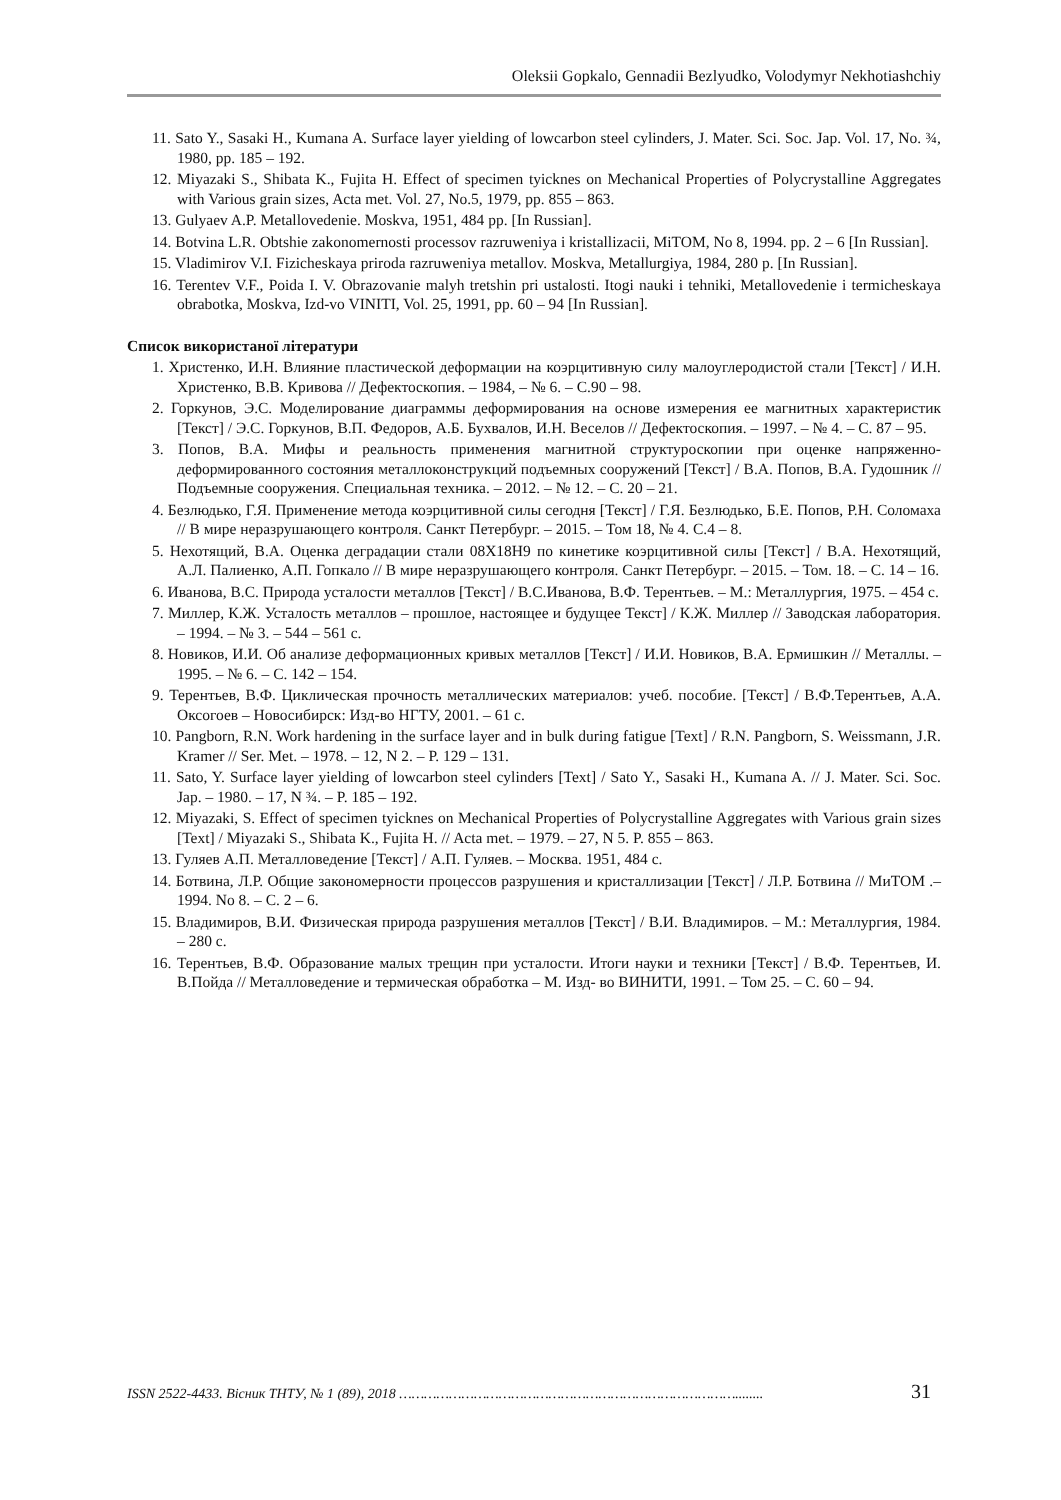Oleksii Gopkalo, Gennadii Bezlyudko, Volodymyr Nekhotiashchiy
11. Sato Y., Sasaki H., Kumana A. Surface layer yielding of lowcarbon steel cylinders, J. Mater. Sci. Soc. Jap. Vol. 17, No. ¾, 1980, pp. 185 – 192.
12. Miyazaki S., Shibata K., Fujita H. Effect of specimen tyicknes on Mechanical Properties of Polycrystalline Aggregates with Various grain sizes, Acta met. Vol. 27, No.5, 1979, pp. 855 – 863.
13. Gulyaev A.P. Metallovedenie. Moskva, 1951, 484 pp. [In Russian].
14. Botvina L.R. Obtshie zakonomernosti processov razruweniya i kristallizacii, MiTOM, No 8, 1994. pp. 2 – 6 [In Russian].
15. Vladimirov V.I. Fizicheskaya priroda razruweniya metallov. Moskva, Metallurgiya, 1984, 280 p. [In Russian].
16. Terentev V.F., Poida I. V. Obrazovanie malyh tretshin pri ustalosti. Itogi nauki i tehniki, Metallovedenie i termicheskaya obrabotka, Moskva, Izd-vo VINITI, Vol. 25, 1991, pp. 60 – 94 [In Russian].
Список використаної літератури
1. Христенко, И.Н. Влияние пластической деформации на коэрцитивную силу малоуглеродистой стали [Текст] / И.Н. Христенко, В.В. Кривова // Дефектоскопия. – 1984, – № 6. – С.90 – 98.
2. Горкунов, Э.С. Моделирование диаграммы деформирования на основе измерения ее магнитных характеристик [Текст] / Э.С. Горкунов, В.П. Федоров, А.Б. Бухвалов, И.Н. Веселов // Дефектоскопия. – 1997. – № 4. – С. 87 – 95.
3. Попов, В.А. Мифы и реальность применения магнитной структуроскопии при оценке напряженно-деформированного состояния металлоконструкций подъемных сооружений [Текст] / В.А. Попов, В.А. Гудошник // Подъемные сооружения. Специальная техника. – 2012. – № 12. – С. 20 – 21.
4. Безлюдько, Г.Я. Применение метода коэрцитивной силы сегодня [Текст] / Г.Я. Безлюдько, Б.Е. Попов, Р.Н. Соломаха // В мире неразрушающего контроля. Санкт Петербург. – 2015. – Том 18, № 4. С.4 – 8.
5. Нехотящий, В.А. Оценка деградации стали 08Х18Н9 по кинетике коэрцитивной силы [Текст] / В.А. Нехотящий, А.Л. Палиенко, А.П. Гопкало // В мире неразрушающего контроля. Санкт Петербург. – 2015. – Том. 18. – С. 14 – 16.
6. Иванова, В.С. Природа усталости металлов [Текст] / В.С.Иванова, В.Ф. Терентьев. – М.: Металлургия, 1975. – 454 с.
7. Миллер, К.Ж. Усталость металлов – прошлое, настоящее и будущее Текст] / К.Ж. Миллер // Заводская лаборатория. – 1994. – № 3. – 544 – 561 с.
8. Новиков, И.И. Об анализе деформационных кривых металлов [Текст] / И.И. Новиков, В.А. Ермишкин // Металлы. – 1995. – № 6. – С. 142 – 154.
9. Терентьев, В.Ф. Циклическая прочность металлических материалов: учеб. пособие. [Текст] / В.Ф.Терентьев, А.А. Оксогоев – Новосибирск: Изд-во НГТУ, 2001. – 61 с.
10. Pangborn, R.N. Work hardening in the surface layer and in bulk during fatigue [Text] / R.N. Pangborn, S. Weissmann, J.R. Kramer // Ser. Met. – 1978. – 12, N 2. – P. 129 – 131.
11. Sato, Y. Surface layer yielding of lowcarbon steel cylinders [Text] / Sato Y., Sasaki H., Kumana A. // J. Mater. Sci. Soc. Jap. – 1980. – 17, N ¾. – P. 185 – 192.
12. Miyazaki, S. Effect of specimen tyicknes on Mechanical Properties of Polycrystalline Aggregates with Various grain sizes [Text] / Miyazaki S., Shibata K., Fujita H. // Acta met. – 1979. – 27, N 5. P. 855 – 863.
13. Гуляев А.П. Металловедение [Текст] / А.П. Гуляев. – Москва. 1951, 484 с.
14. Ботвина, Л.Р. Общие закономерности процессов разрушения и кристаллизации [Текст] / Л.Р. Ботвина // МиТОМ .– 1994. No 8. – С. 2 – 6.
15. Владимиров, В.И. Физическая природа разрушения металлов [Текст] / В.И. Владимиров. – М.: Металлургия, 1984. – 280 с.
16. Терентьев, В.Ф. Образование малых трещин при усталости. Итоги науки и техники [Текст] / В.Ф. Терентьев, И. В.Пойда // Металловедение и термическая обработка – М. Изд- во ВИНИТИ, 1991. – Том 25. – С. 60 – 94.
ISSN 2522-4433. Вісник ТНТУ, № 1 (89), 2018 ………………………………………………………………………........ 31